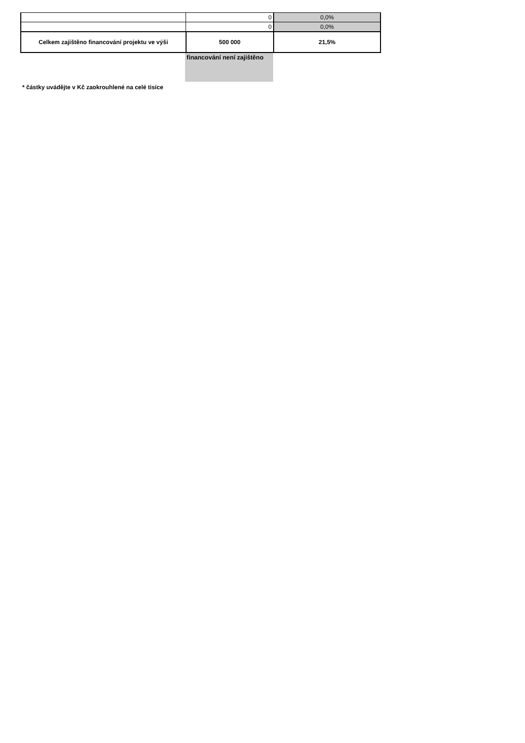| | 0 | 0,0% |
| | 0 | 0,0% |
| Celkem zajištěno financování projektu ve výši | 500 000 | 21,5% |
financování není zajištěno
* částky uvádějte v Kč zaokrouhlené na celé tisíce